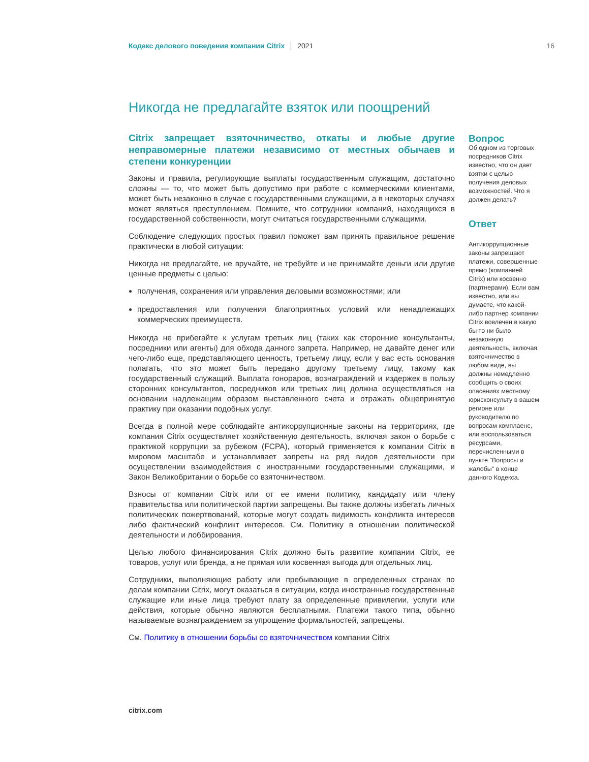Кодекс делового поведения компании Citrix 2021 16
Никогда не предлагайте взяток или поощрений
Citrix запрещает взяточничество, откаты и любые другие неправомерные платежи независимо от местных обычаев и степени конкуренции
Законы и правила, регулирующие выплаты государственным служащим, достаточно сложны — то, что может быть допустимо при работе с коммерческими клиентами, может быть незаконно в случае с государственными служащими, а в некоторых случаях может являться преступлением. Помните, что сотрудники компаний, находящихся в государственной собственности, могут считаться государственными служащими.
Соблюдение следующих простых правил поможет вам принять правильное решение практически в любой ситуации:
Никогда не предлагайте, не вручайте, не требуйте и не принимайте деньги или другие ценные предметы с целью:
получения, сохранения или управления деловыми возможностями; или
предоставления или получения благоприятных условий или ненадлежащих коммерческих преимуществ.
Никогда не прибегайте к услугам третьих лиц (таких как сторонние консультанты, посредники или агенты) для обхода данного запрета. Например, не давайте денег или чего-либо еще, представляющего ценность, третьему лицу, если у вас есть основания полагать, что это может быть передано другому третьему лицу, такому как государственный служащий. Выплата гонораров, вознаграждений и издержек в пользу сторонних консультантов, посредников или третьих лиц должна осуществляться на основании надлежащим образом выставленного счета и отражать общепринятую практику при оказании подобных услуг.
Всегда в полной мере соблюдайте антикоррупционные законы на территориях, где компания Citrix осуществляет хозяйственную деятельность, включая закон о борьбе с практикой коррупции за рубежом (FCPA), который применяется к компании Citrix в мировом масштабе и устанавливает запреты на ряд видов деятельности при осуществлении взаимодействия с иностранными государственными служащими, и Закон Великобритании о борьбе со взяточничеством.
Взносы от компании Citrix или от ее имени политику, кандидату или члену правительства или политической партии запрещены. Вы также должны избегать личных политических пожертвований, которые могут создать видимость конфликта интересов либо фактический конфликт интересов. См. Политику в отношении политической деятельности и лоббирования.
Целью любого финансирования Citrix должно быть развитие компании Citrix, ее товаров, услуг или бренда, а не прямая или косвенная выгода для отдельных лиц.
Сотрудники, выполняющие работу или пребывающие в определенных странах по делам компании Citrix, могут оказаться в ситуации, когда иностранные государственные служащие или иные лица требуют плату за определенные привилегии, услуги или действия, которые обычно являются бесплатными. Платежи такого типа, обычно называемые вознаграждением за упрощение формальностей, запрещены.
См. Политику в отношении борьбы со взяточничеством компании Citrix
Вопрос
Об одном из торговых посредников Citrix известно, что он дает взятки с целью получения деловых возможностей. Что я должен делать?
Ответ
Антикоррупционные законы запрещают платежи, совершенные прямо (компанией Citrix) или косвенно (партнерами). Если вам известно, или вы думаете, что какой-либо партнер компании Citrix вовлечен в какую бы то ни было незаконную деятельность, включая взяточничество в любом виде, вы должны немедленно сообщить о своих опасениях местному юрисконсульту в вашем регионе или руководителю по вопросам комплаенс, или воспользоваться ресурсами, перечисленными в пункте "Вопросы и жалобы" в конце данного Кодекса.
citrix.com